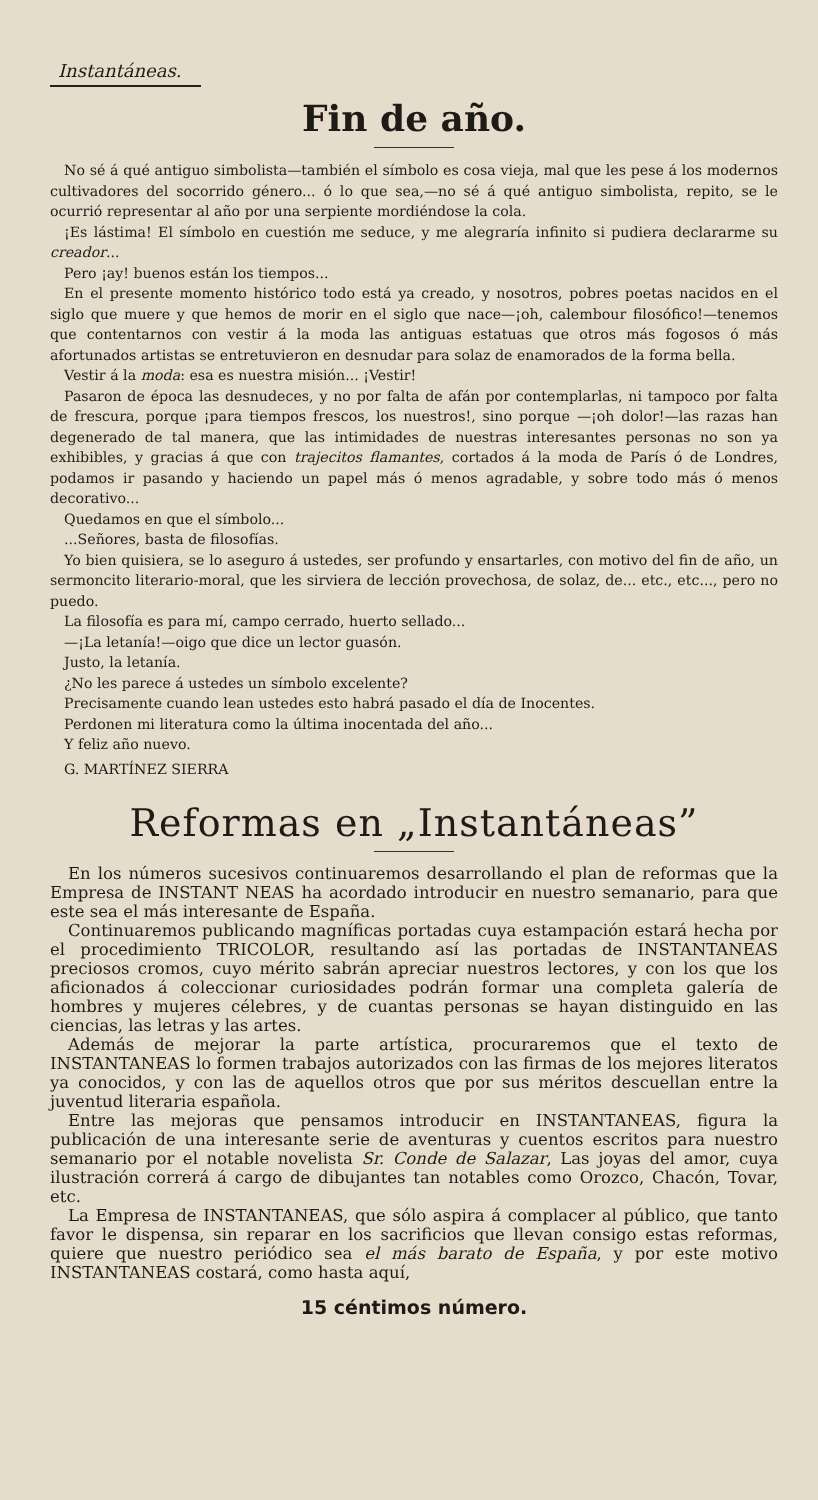Instantáneas.
Fin de año.
No sé á qué antiguo simbolista—también el símbolo es cosa vieja, mal que les pese á los modernos cultivadores del socorrido género... ó lo que sea,—no sé á qué antiguo simbolista, repito, se le ocurrió representar al año por una serpiente mordiéndose la cola.
¡Es lástima! El símbolo en cuestión me seduce, y me alegraría infinito si pudiera declararme su creador...
Pero ¡ay! buenos están los tiempos...
En el presente momento histórico todo está ya creado, y nosotros, pobres poetas nacidos en el siglo que muere y que hemos de morir en el siglo que nace—¡oh, calembour filosófico!—tenemos que contentarnos con vestir á la moda las antiguas estatuas que otros más fogosos ó más afortunados artistas se entretuvieron en desnudar para solaz de enamorados de la forma bella.
Vestir á la moda: esa es nuestra misión... ¡Vestir!
Pasaron de época las desnudeces, y no por falta de afán por contemplarlas, ni tampoco por falta de frescura, porque ¡para tiempos frescos, los nuestros!, sino porque —¡oh dolor!—las razas han degenerado de tal manera, que las intimidades de nuestras interesantes personas no son ya exhibibles, y gracias á que con trajecitos flamantes, cortados á la moda de París ó de Londres, podamos ir pasando y haciendo un papel más ó menos agradable, y sobre todo más ó menos decorativo...
Quedamos en que el símbolo...
...Señores, basta de filosofías.
Yo bien quisiera, se lo aseguro á ustedes, ser profundo y ensartarles, con motivo del fin de año, un sermoncito literario-moral, que les sirviera de lección provechosa, de solaz, de... etc., etc..., pero no puedo.
La filosofía es para mí, campo cerrado, huerto sellado...
—¡La letanía!—oigo que dice un lector guasón.
Justo, la letanía.
¿No les parece á ustedes un símbolo excelente?
Precisamente cuando lean ustedes esto habrá pasado el día de Inocentes.
Perdonen mi literatura como la última inocentada del año...
Y feliz año nuevo.
G. MARTÍNEZ SIERRA
Reformas en „Instantáneas”
En los números sucesivos continuaremos desarrollando el plan de reformas que la Empresa de INSTANT NEAS ha acordado introducir en nuestro semanario, para que este sea el más interesante de España.
Continuaremos publicando magníficas portadas cuya estampación estará hecha por el procedimiento TRICOLOR, resultando así las portadas de INSTANTANEAS preciosos cromos, cuyo mérito sabrán apreciar nuestros lectores, y con los que los aficionados á coleccionar curiosidades podrán formar una completa galería de hombres y mujeres célebres, y de cuantas personas se hayan distinguido en las ciencias, las letras y las artes.
Además de mejorar la parte artística, procuraremos que el texto de INSTANTANEAS lo formen trabajos autorizados con las firmas de los mejores literatos ya conocidos, y con las de aquellos otros que por sus méritos descuellan entre la juventud literaria española.
Entre las mejoras que pensamos introducir en INSTANTANEAS, figura la publicación de una interesante serie de aventuras y cuentos escritos para nuestro semanario por el notable novelista Sr. Conde de Salazar, Las joyas del amor, cuya ilustración correrá á cargo de dibujantes tan notables como Orozco, Chacón, Tovar, etc.
La Empresa de INSTANTANEAS, que sólo aspira á complacer al público, que tanto favor le dispensa, sin reparar en los sacrificios que llevan consigo estas reformas, quiere que nuestro periódico sea el más barato de España, y por este motivo INSTANTANEAS costará, como hasta aquí,
15 céntimos número.